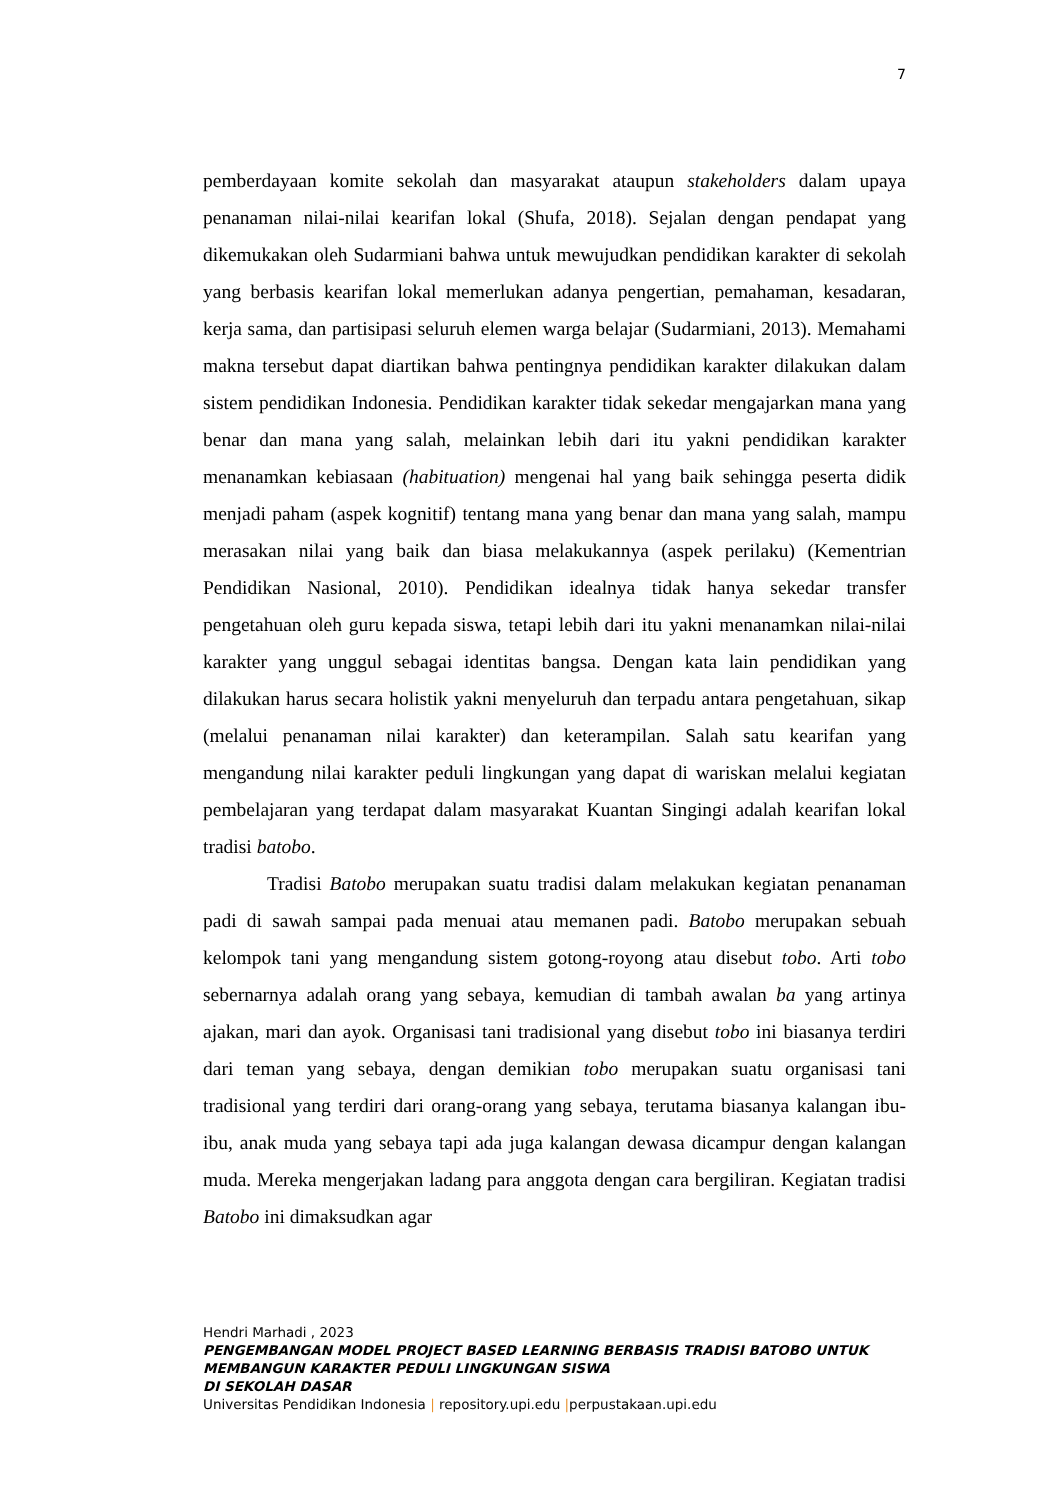7
pemberdayaan komite sekolah dan masyarakat ataupun stakeholders dalam upaya penanaman nilai-nilai kearifan lokal (Shufa, 2018). Sejalan dengan pendapat yang dikemukakan oleh Sudarmiani bahwa untuk mewujudkan pendidikan karakter di sekolah yang berbasis kearifan lokal memerlukan adanya pengertian, pemahaman, kesadaran, kerja sama, dan partisipasi seluruh elemen warga belajar (Sudarmiani, 2013). Memahami makna tersebut dapat diartikan bahwa pentingnya pendidikan karakter dilakukan dalam sistem pendidikan Indonesia. Pendidikan karakter tidak sekedar mengajarkan mana yang benar dan mana yang salah, melainkan lebih dari itu yakni pendidikan karakter menanamkan kebiasaan (habituation) mengenai hal yang baik sehingga peserta didik menjadi paham (aspek kognitif) tentang mana yang benar dan mana yang salah, mampu merasakan nilai yang baik dan biasa melakukannya (aspek perilaku) (Kementrian Pendidikan Nasional, 2010). Pendidikan idealnya tidak hanya sekedar transfer pengetahuan oleh guru kepada siswa, tetapi lebih dari itu yakni menanamkan nilai-nilai karakter yang unggul sebagai identitas bangsa. Dengan kata lain pendidikan yang dilakukan harus secara holistik yakni menyeluruh dan terpadu antara pengetahuan, sikap (melalui penanaman nilai karakter) dan keterampilan. Salah satu kearifan yang mengandung nilai karakter peduli lingkungan yang dapat di wariskan melalui kegiatan pembelajaran yang terdapat dalam masyarakat Kuantan Singingi adalah kearifan lokal tradisi batobo.
Tradisi Batobo merupakan suatu tradisi dalam melakukan kegiatan penanaman padi di sawah sampai pada menuai atau memanen padi. Batobo merupakan sebuah kelompok tani yang mengandung sistem gotong-royong atau disebut tobo. Arti tobo sebernarnya adalah orang yang sebaya, kemudian di tambah awalan ba yang artinya ajakan, mari dan ayok. Organisasi tani tradisional yang disebut tobo ini biasanya terdiri dari teman yang sebaya, dengan demikian tobo merupakan suatu organisasi tani tradisional yang terdiri dari orang-orang yang sebaya, terutama biasanya kalangan ibu-ibu, anak muda yang sebaya tapi ada juga kalangan dewasa dicampur dengan kalangan muda. Mereka mengerjakan ladang para anggota dengan cara bergiliran. Kegiatan tradisi Batobo ini dimaksudkan agar
Hendri Marhadi , 2023
PENGEMBANGAN MODEL PROJECT BASED LEARNING BERBASIS TRADISI BATOBO UNTUK
MEMBANGUN KARAKTER PEDULI LINGKUNGAN SISWA
DI SEKOLAH DASAR
Universitas Pendidikan Indonesia | repository.upi.edu |perpustakaan.upi.edu